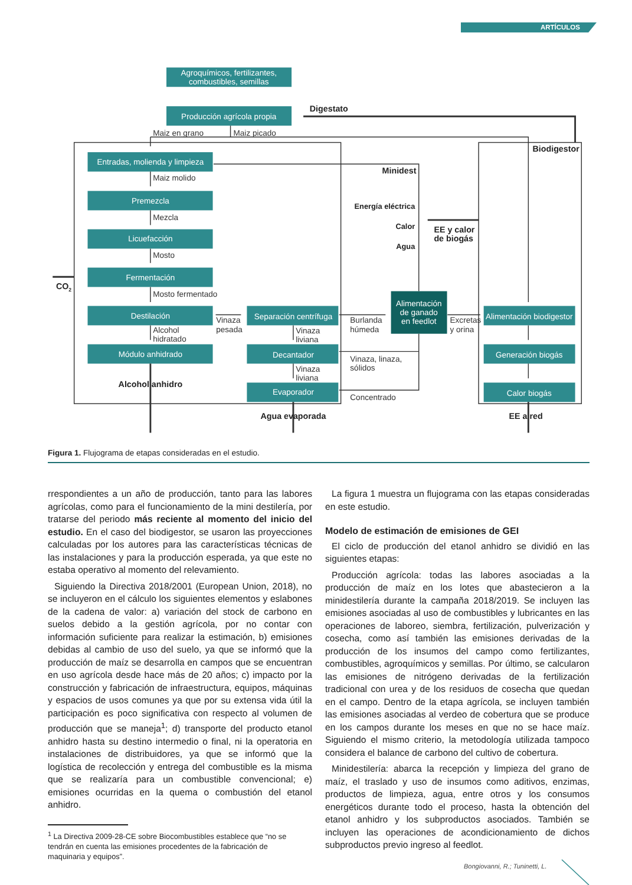ARTÍCULOS
Agroquímicos, fertilizantes,
combustibles, semillas
Producción agrícola propia
Entradas, molienda y limpieza
Premezcla
Licuefacción
Fermentación
Destilación
Módulo anhidrado
Separación centrífuga
Decantador
Evaporador
Alimentación
de ganado
en feedlot
Alimentación biodigestor
Generación biogás
Calor biogás
Maiz en grano
Maiz picado
Maiz molido
Mezcla
Mosto
Mosto fermentado
Alcohol
hidratado
Vinaza
pesada
Vinaza
liviana
Vinaza
liviana
Burlanda
húmeda
Vinaza, linaza,
sólidos
Concentrado
Excretas
y orina
Digestato
Biodigestor
Minidest
Energía eléctrica
Calor
Agua
EE y calor
de biogás
CO2
Alcohol anhidro
Agua evaporada
EE a red
Figura 1. Flujograma de etapas consideradas en el estudio.
rrespondientes a un año de producción, tanto para las labores agrícolas, como para el funcionamiento de la mini destilería, por tratarse del periodo más reciente al momento del inicio del estudio. En el caso del biodigestor, se usaron las proyecciones calculadas por los autores para las características técnicas de las instalaciones y para la producción esperada, ya que este no estaba operativo al momento del relevamiento.
Siguiendo la Directiva 2018/2001 (European Union, 2018), no se incluyeron en el cálculo los siguientes elementos y eslabones de la cadena de valor: a) variación del stock de carbono en suelos debido a la gestión agrícola, por no contar con información suficiente para realizar la estimación, b) emisiones debidas al cambio de uso del suelo, ya que se informó que la producción de maíz se desarrolla en campos que se encuentran en uso agrícola desde hace más de 20 años; c) impacto por la construcción y fabricación de infraestructura, equipos, máquinas y espacios de usos comunes ya que por su extensa vida útil la participación es poco significativa con respecto al volumen de producción que se maneja<sup>1</sup>; d) transporte del producto etanol anhidro hasta su destino intermedio o final, ni la operatoria en instalaciones de distribuidores, ya que se informó que la logística de recolección y entrega del combustible es la misma que se realizaría para un combustible convencional; e) emisiones ocurridas en la quema o combustión del etanol anhidro.
<sup>1</sup> La Directiva 2009-28-CE sobre Biocombustibles establece que “no se tendrán en cuenta las emisiones procedentes de la fabricación de maquinaria y equipos”.
La figura 1 muestra un flujograma con las etapas consideradas en este estudio.
Modelo de estimación de emisiones de GEI
El ciclo de producción del etanol anhidro se dividió en las siguientes etapas:
Producción agrícola: todas las labores asociadas a la producción de maíz en los lotes que abastecieron a la minidestilería durante la campaña 2018/2019. Se incluyen las emisiones asociadas al uso de combustibles y lubricantes en las operaciones de laboreo, siembra, fertilización, pulverización y cosecha, como así también las emisiones derivadas de la producción de los insumos del campo como fertilizantes, combustibles, agroquímicos y semillas. Por último, se calcularon las emisiones de nitrógeno derivadas de la fertilización tradicional con urea y de los residuos de cosecha que quedan en el campo. Dentro de la etapa agrícola, se incluyen también las emisiones asociadas al verdeo de cobertura que se produce en los campos durante los meses en que no se hace maíz. Siguiendo el mismo criterio, la metodología utilizada tampoco considera el balance de carbono del cultivo de cobertura.
Minidestilería: abarca la recepción y limpieza del grano de maíz, el traslado y uso de insumos como aditivos, enzimas, productos de limpieza, agua, entre otros y los consumos energéticos durante todo el proceso, hasta la obtención del etanol anhidro y los subproductos asociados. También se incluyen las operaciones de acondicionamiento de dichos subproductos previo ingreso al feedlot.
Bongiovanni, R.; Tuninetti, L.